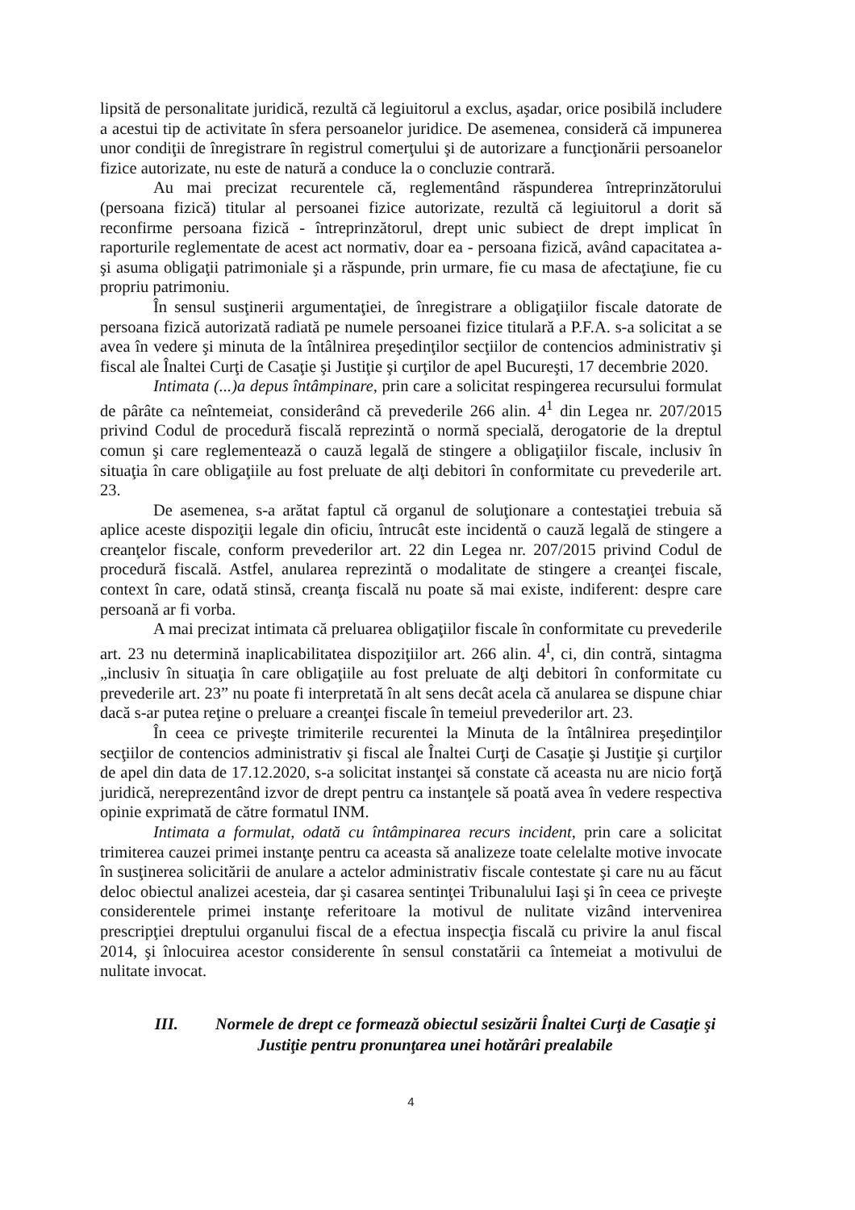lipsită de personalitate juridică, rezultă că legiuitorul a exclus, aşadar, orice posibilă includere a acestui tip de activitate în sfera persoanelor juridice. De asemenea, consideră că impunerea unor condiţii de înregistrare în registrul comerţului şi de autorizare a funcţionării persoanelor fizice autorizate, nu este de natură a conduce la o concluzie contrară.
Au mai precizat recurentele că, reglementând răspunderea întreprinzătorului (persoana fizică) titular al persoanei fizice autorizate, rezultă că legiuitorul a dorit să reconfirme persoana fizică - întreprinzătorul, drept unic subiect de drept implicat în raporturile reglementate de acest act normativ, doar ea - persoana fizică, având capacitatea a-şi asuma obligaţii patrimoniale şi a răspunde, prin urmare, fie cu masa de afectaţiune, fie cu propriu patrimoniu.
În sensul susţinerii argumentaţiei, de înregistrare a obligaţiilor fiscale datorate de persoana fizică autorizată radiată pe numele persoanei fizice titulară a P.F.A. s-a solicitat a se avea în vedere şi minuta de la întâlnirea preşedinţilor secţiilor de contencios administrativ şi fiscal ale Înaltei Curţi de Casaţie şi Justiţie şi curţilor de apel Bucureşti, 17 decembrie 2020.
Intimata (...)a depus întâmpinare, prin care a solicitat respingerea recursului formulat de pârâte ca neîntemeiat, considerând că prevederile 266 alin. 4<sup>1</sup> din Legea nr. 207/2015 privind Codul de procedură fiscală reprezintă o normă specială, derogatorie de la dreptul comun şi care reglementează o cauză legală de stingere a obligaţiilor fiscale, inclusiv în situaţia în care obligaţiile au fost preluate de alţi debitori în conformitate cu prevederile art. 23.
De asemenea, s-a arătat faptul că organul de soluţionare a contestaţiei trebuia să aplice aceste dispoziţii legale din oficiu, întrucât este incidentă o cauză legală de stingere a creanţelor fiscale, conform prevederilor art. 22 din Legea nr. 207/2015 privind Codul de procedură fiscală. Astfel, anularea reprezintă o modalitate de stingere a creanţei fiscale, context în care, odată stinsă, creanţa fiscală nu poate să mai existe, indiferent: despre care persoană ar fi vorba.
A mai precizat intimata că preluarea obligaţiilor fiscale în conformitate cu prevederile art. 23 nu determină inaplicabilitatea dispoziţiilor art. 266 alin. 4<sup>I</sup>, ci, din contră, sintagma „inclusiv în situaţia în care obligaţiile au fost preluate de alţi debitori în conformitate cu prevederile art. 23” nu poate fi interpretată în alt sens decât acela că anularea se dispune chiar dacă s-ar putea reţine o preluare a creanţei fiscale în temeiul prevederilor art. 23.
În ceea ce priveşte trimiterile recurentei la Minuta de la întâlnirea preşedinţilor secţiilor de contencios administrativ şi fiscal ale Înaltei Curţi de Casaţie şi Justiţie şi curţilor de apel din data de 17.12.2020, s-a solicitat instanţei să constate că aceasta nu are nicio forţă juridică, nereprezentând izvor de drept pentru ca instanţele să poată avea în vedere respectiva opinie exprimată de către formatul INM.
Intimata a formulat, odată cu întâmpinarea recurs incident, prin care a solicitat trimiterea cauzei primei instanţe pentru ca aceasta să analizeze toate celelalte motive invocate în susţinerea solicitării de anulare a actelor administrativ fiscale contestate şi care nu au făcut deloc obiectul analizei acesteia, dar şi casarea sentinţei Tribunalului Iaşi şi în ceea ce priveşte considerentele primei instanţe referitoare la motivul de nulitate vizând intervenirea prescripţiei dreptului organului fiscal de a efectua inspecţia fiscală cu privire la anul fiscal 2014, şi înlocuirea acestor considerente în sensul constatării ca întemeiat a motivului de nulitate invocat.
III. Normele de drept ce formează obiectul sesizării Înaltei Curţi de Casaţie şi Justiţie pentru pronunţarea unei hotărâri prealabile
4